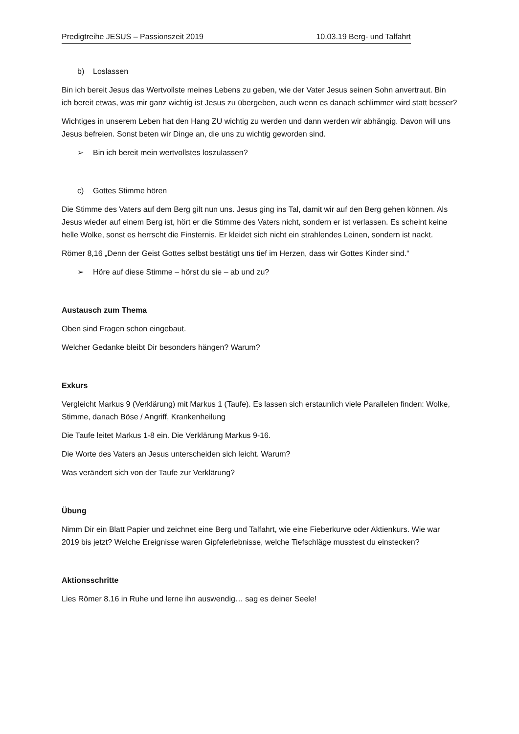Predigtreihe JESUS – Passionszeit 2019 10.03.19 Berg- und Talfahrt
b) Loslassen
Bin ich bereit Jesus das Wertvollste meines Lebens zu geben, wie der Vater Jesus seinen Sohn anvertraut. Bin ich bereit etwas, was mir ganz wichtig ist Jesus zu übergeben, auch wenn es danach schlimmer wird statt besser?
Wichtiges in unserem Leben hat den Hang ZU wichtig zu werden und dann werden wir abhängig. Davon will uns Jesus befreien. Sonst beten wir Dinge an, die uns zu wichtig geworden sind.
➢ Bin ich bereit mein wertvollstes loszulassen?
c) Gottes Stimme hören
Die Stimme des Vaters auf dem Berg gilt nun uns. Jesus ging ins Tal, damit wir auf den Berg gehen können. Als Jesus wieder auf einem Berg ist, hört er die Stimme des Vaters nicht, sondern er ist verlassen. Es scheint keine helle Wolke, sonst es herrscht die Finsternis. Er kleidet sich nicht ein strahlendes Leinen, sondern ist nackt.
Römer 8,16 „Denn der Geist Gottes selbst bestätigt uns tief im Herzen, dass wir Gottes Kinder sind.“
➢ Höre auf diese Stimme – hörst du sie – ab und zu?
Austausch zum Thema
Oben sind Fragen schon eingebaut.
Welcher Gedanke bleibt Dir besonders hängen? Warum?
Exkurs
Vergleicht Markus 9 (Verklärung) mit Markus 1 (Taufe). Es lassen sich erstaunlich viele Parallelen finden: Wolke, Stimme, danach Böse / Angriff, Krankenheilung
Die Taufe leitet Markus 1-8 ein. Die Verklärung Markus 9-16.
Die Worte des Vaters an Jesus unterscheiden sich leicht. Warum?
Was verändert sich von der Taufe zur Verklärung?
Übung
Nimm Dir ein Blatt Papier und zeichnet eine Berg und Talfahrt, wie eine Fieberkurve oder Aktienkurs. Wie war 2019 bis jetzt? Welche Ereignisse waren Gipfelerlebnisse, welche Tiefschläge musstest du einstecken?
Aktionsschritte
Lies Römer 8.16 in Ruhe und lerne ihn auswendig… sag es deiner Seele!